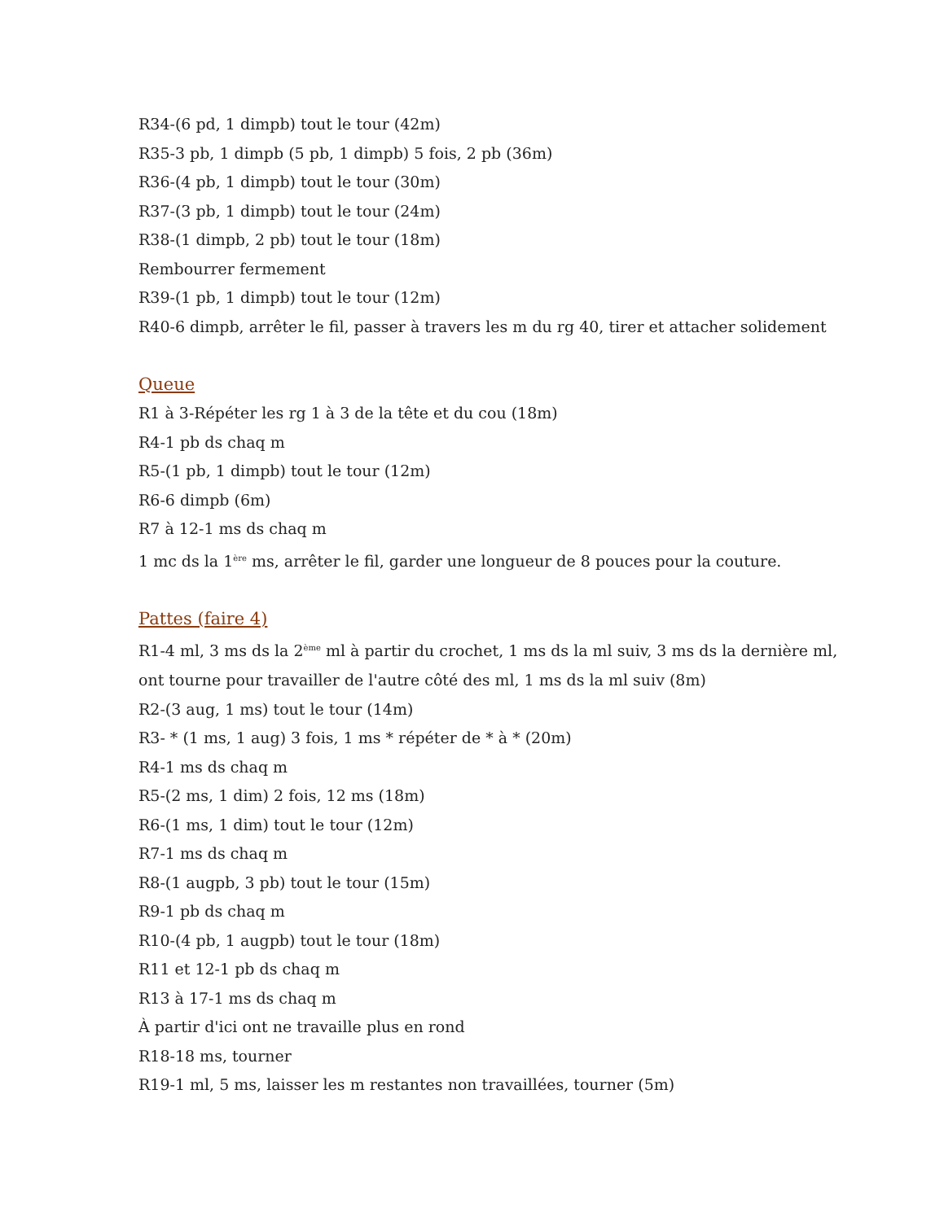R34-(6 pd, 1 dimpb) tout le tour (42m)
R35-3 pb, 1 dimpb (5 pb, 1 dimpb) 5 fois, 2 pb (36m)
R36-(4 pb, 1 dimpb) tout le tour (30m)
R37-(3 pb, 1 dimpb) tout le tour (24m)
R38-(1 dimpb, 2 pb) tout le tour (18m)
Rembourrer fermement
R39-(1 pb, 1 dimpb) tout le tour (12m)
R40-6 dimpb, arrêter le fil, passer à travers les m du rg 40, tirer et attacher solidement
Queue
R1 à 3-Répéter les rg 1 à 3 de la tête et du cou (18m)
R4-1 pb ds chaq m
R5-(1 pb, 1 dimpb) tout le tour (12m)
R6-6 dimpb (6m)
R7 à 12-1 ms ds chaq m
1 mc ds la 1<sup>ère</sup> ms, arrêter le fil, garder une longueur de 8 pouces pour la couture.
Pattes (faire 4)
R1-4 ml, 3 ms ds la 2<sup>ème</sup> ml à partir du crochet, 1 ms ds la ml suiv, 3 ms ds la dernière ml,
ont tourne pour travailler de l'autre côté des ml, 1 ms ds la ml suiv (8m)
R2-(3 aug, 1 ms) tout le tour (14m)
R3- * (1 ms, 1 aug) 3 fois, 1 ms * répéter de * à * (20m)
R4-1 ms ds chaq m
R5-(2 ms, 1 dim) 2 fois, 12 ms (18m)
R6-(1 ms, 1 dim) tout le tour (12m)
R7-1 ms ds chaq m
R8-(1 augpb, 3 pb) tout le tour (15m)
R9-1 pb ds chaq m
R10-(4 pb, 1 augpb) tout le tour (18m)
R11 et 12-1 pb ds chaq m
R13 à 17-1 ms ds chaq m
À partir d'ici ont ne travaille plus en rond
R18-18 ms, tourner
R19-1 ml, 5 ms, laisser les m restantes non travaillées, tourner (5m)